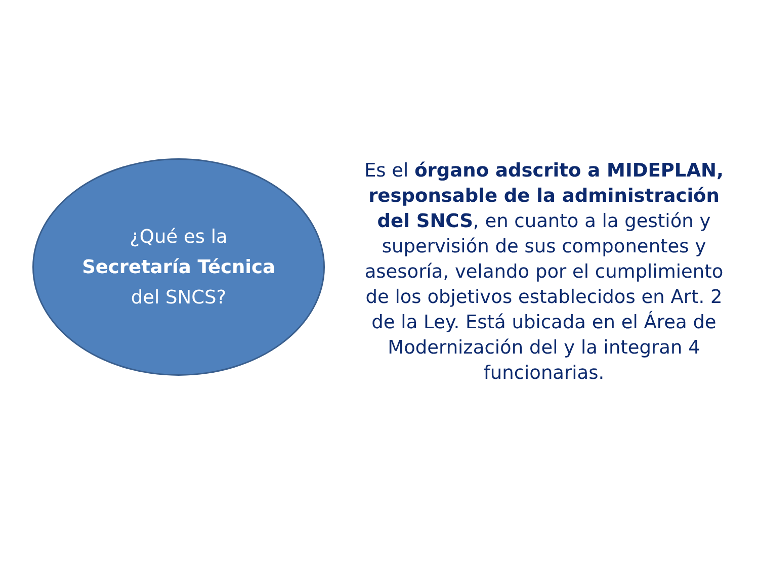¿Qué es la
Secretaría Técnica
del SNCS?
Es el órgano adscrito a MIDEPLAN, responsable de la administración del SNCS, en cuanto a la gestión y supervisión de sus componentes y asesoría, velando por el cumplimiento de los objetivos establecidos en Art. 2 de la Ley. Está ubicada en el Área de Modernización del y la integran 4 funcionarias.